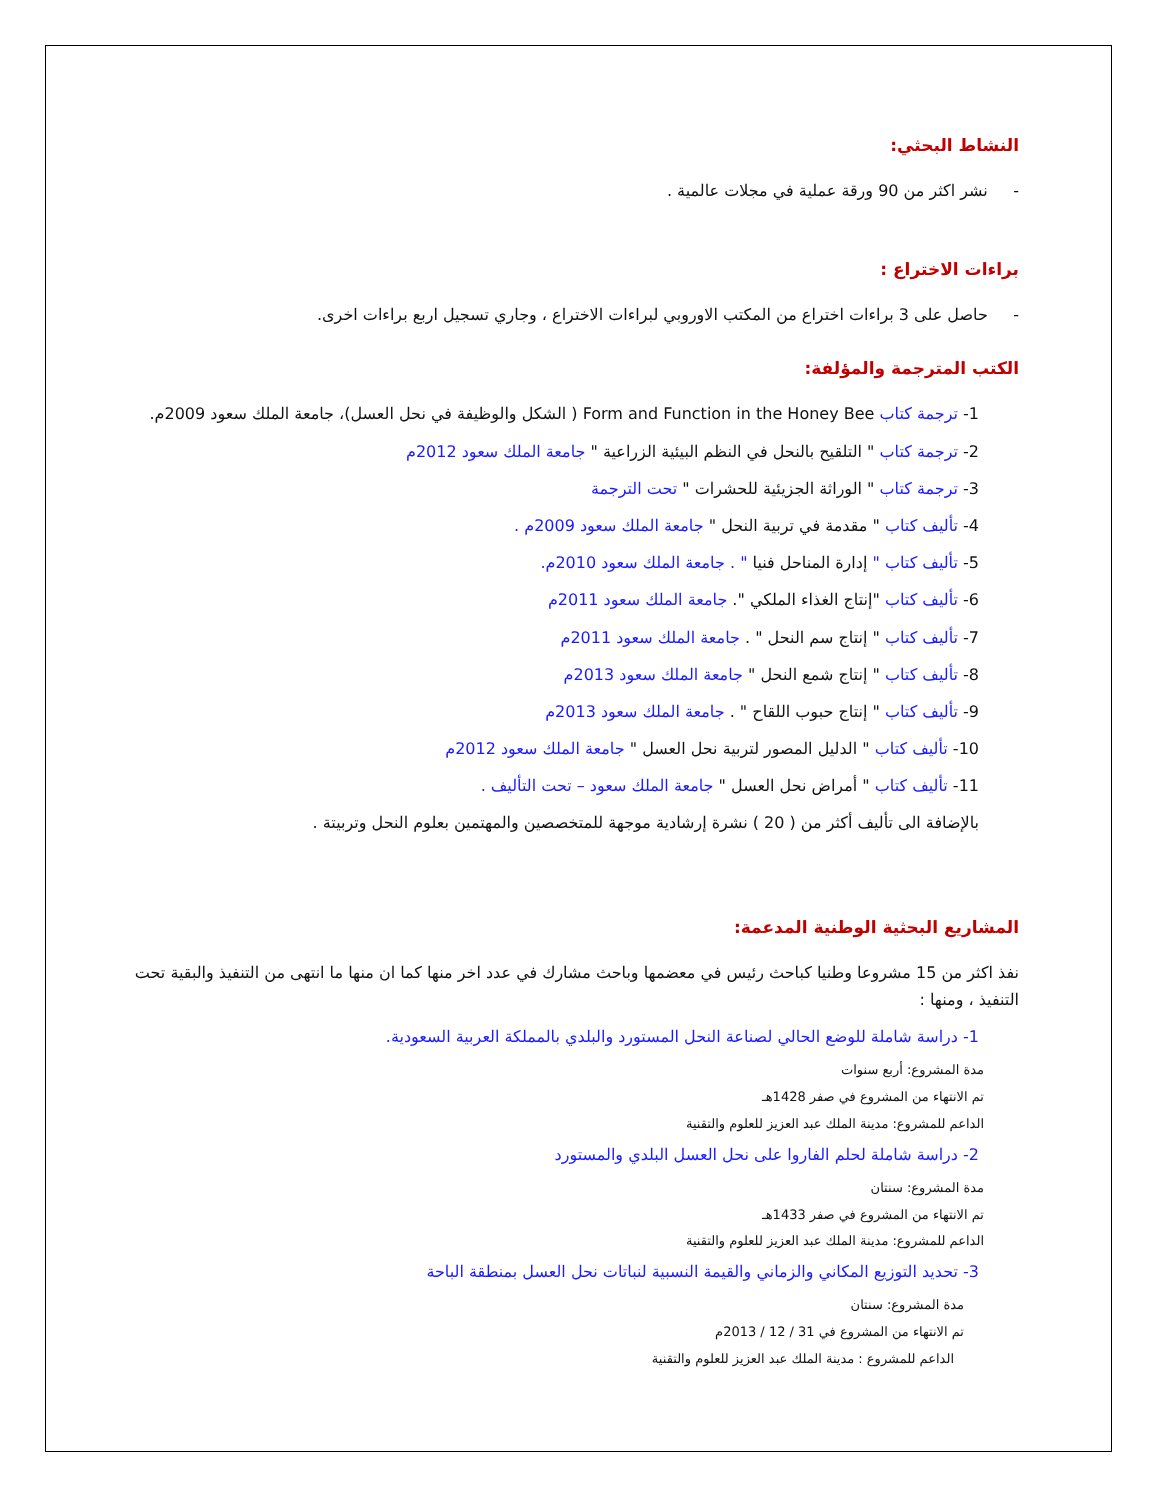النشاط البحثي:
- نشر اكثر من 90 ورقة عملية في مجلات عالمية .
براءات الاختراع :
- حاصل على 3 براءات اختراع من المكتب الاوروبي لبراءات الاختراع ، وجاري تسجيل اربع براءات اخرى.
الكتب المترجمة والمؤلفة:
1- ترجمة كتاب Form and Function in the Honey Bee ( الشكل والوظيفة في نحل العسل)، جامعة الملك سعود 2009م.
2- ترجمة كتاب " التلقيح بالنحل في النظم البيئية الزراعية " جامعة الملك سعود 2012م
3- ترجمة كتاب " الوراثة الجزيئية للحشرات " تحت الترجمة
4- تأليف كتاب " مقدمة في تربية النحل " جامعة الملك سعود 2009م .
5- تأليف كتاب " إدارة المناحل فنيا " . جامعة الملك سعود 2010م.
6- تأليف كتاب "إنتاج الغذاء الملكي ". جامعة الملك سعود 2011م
7- تأليف كتاب " إنتاج سم النحل " . جامعة الملك سعود 2011م
8- تأليف كتاب " إنتاج شمع النحل " جامعة الملك سعود 2013م
9- تأليف كتاب " إنتاج حبوب اللقاح " . جامعة الملك سعود 2013م
10- تأليف كتاب " الدليل المصور لتربية نحل العسل " جامعة الملك سعود 2012م
11- تأليف كتاب " أمراض نحل العسل " جامعة الملك سعود – تحت التأليف .
بالإضافة الى تأليف أكثر من ( 20 ) نشرة إرشادية موجهة للمتخصصين والمهتمين بعلوم النحل وتربيتة .
المشاريع البحثية الوطنية المدعمة:
نفذ اكثر من 15 مشروعا وطنيا كباحث رئيس في معضمها وباحث مشارك في عدد اخر منها كما ان منها ما انتهى من التنفيذ والبقية تحت التنفيذ ، ومنها :
1- دراسة شاملة للوضع الحالي لصناعة النحل المستورد والبلدي بالمملكة العربية السعودية.
مدة المشروع: أربع سنوات
تم الانتهاء من المشروع في صفر 1428هـ
الداعم للمشروع: مدينة الملك عبد العزيز للعلوم والتقنية
2- دراسة شاملة لحلم الفاروا على نحل العسل البلدي والمستورد
مدة المشروع: سنتان
تم الانتهاء من المشروع في صفر 1433هـ
الداعم للمشروع: مدينة الملك عبد العزيز للعلوم والتقنية
3- تحديد التوزيع المكاني والزماني والقيمة النسبية لنباتات نحل العسل بمنطقة الباحة
مدة المشروع: سنتان
تم الانتهاء من المشروع في 31 / 12 / 2013م
الداعم للمشروع : مدينة الملك عبد العزيز للعلوم والتقنية